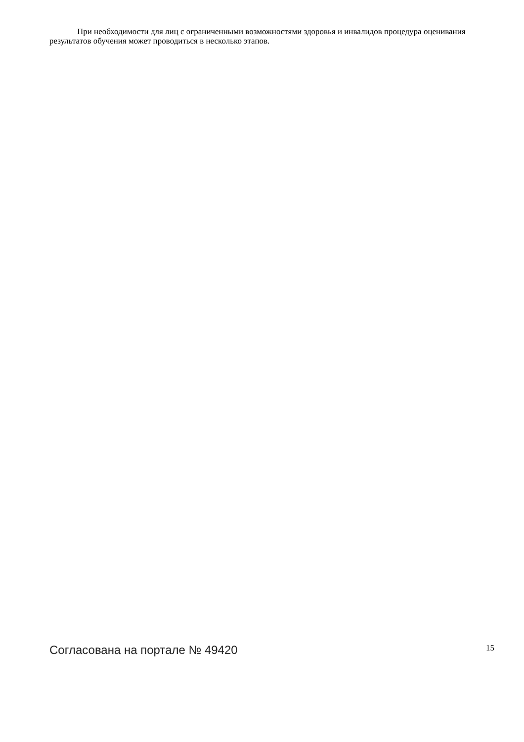При необходимости для лиц с ограниченными возможностями здоровья и инвалидов процедура оценивания результатов обучения может проводиться в несколько этапов.
Согласована на портале № 49420 15